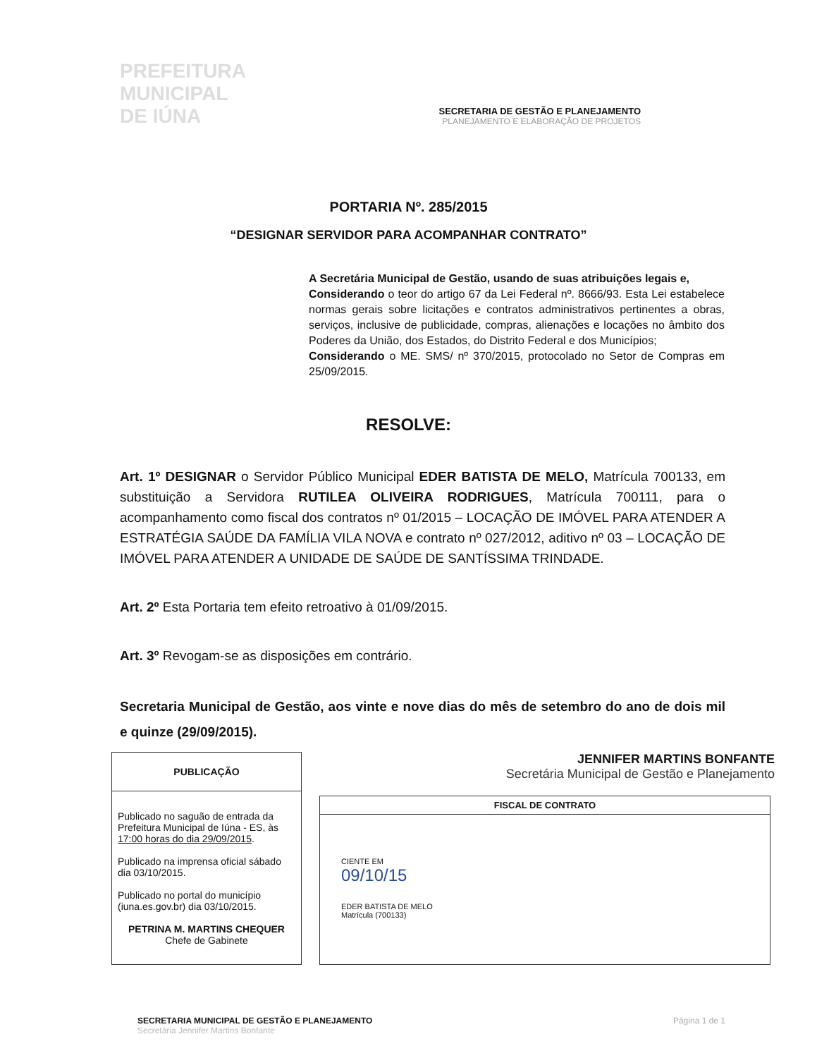PREFEITURA
MUNICIPAL
DE IÚNA
SECRETARIA DE GESTÃO E PLANEJAMENTO
PLANEJAMENTO E ELABORAÇÃO DE PROJETOS
PORTARIA Nº. 285/2015
“DESIGNAR SERVIDOR PARA ACOMPANHAR CONTRATO”
A Secretária Municipal de Gestão, usando de suas atribuições legais e,
Considerando o teor do artigo 67 da Lei Federal nº. 8666/93. Esta Lei estabelece normas gerais sobre licitações e contratos administrativos pertinentes a obras, serviços, inclusive de publicidade, compras, alienações e locações no âmbito dos Poderes da União, dos Estados, do Distrito Federal e dos Municípios;
Considerando o ME. SMS/ nº 370/2015, protocolado no Setor de Compras em 25/09/2015.
RESOLVE:
Art. 1º DESIGNAR o Servidor Público Municipal EDER BATISTA DE MELO, Matrícula 700133, em substituição a Servidora RUTILEA OLIVEIRA RODRIGUES, Matrícula 700111, para o acompanhamento como fiscal dos contratos nº 01/2015 – LOCAÇÃO DE IMÓVEL PARA ATENDER A ESTRATÉGIA SAÚDE DA FAMÍLIA VILA NOVA e contrato nº 027/2012, aditivo nº 03 – LOCAÇÃO DE IMÓVEL PARA ATENDER A UNIDADE DE SAÚDE DE SANTÍSSIMA TRINDADE.
Art. 2º Esta Portaria tem efeito retroativo à 01/09/2015.
Art. 3º Revogam-se as disposições em contrário.
Secretaria Municipal de Gestão, aos vinte e nove dias do mês de setembro do ano de dois mil e quinze (29/09/2015).
| PUBLICAÇÃO |
| --- |
| Publicado no saguão de entrada da Prefeitura Municipal de Iúna - ES, às 17:00 horas do dia 29/09/2015 . Publicado na imprensa oficial sábado dia 03/10/2015. Publicado no portal do município (iuna.es.gov.br) dia 03/10/2015. PETRINA M. MARTINS CHEQUER Chefe de Gabinete |
JENNIFER MARTINS BONFANTE
Secretária Municipal de Gestão e Planejamento
| FISCAL DE CONTRATO |
| --- |
| CIENTE EM 09/10/15 EDER BATISTA DE MELO Matrícula (700133) |
SECRETARIA MUNICIPAL DE GESTÃO E PLANEJAMENTO
Secretária Jennifer Martins Bonfante
Página 1 de 1